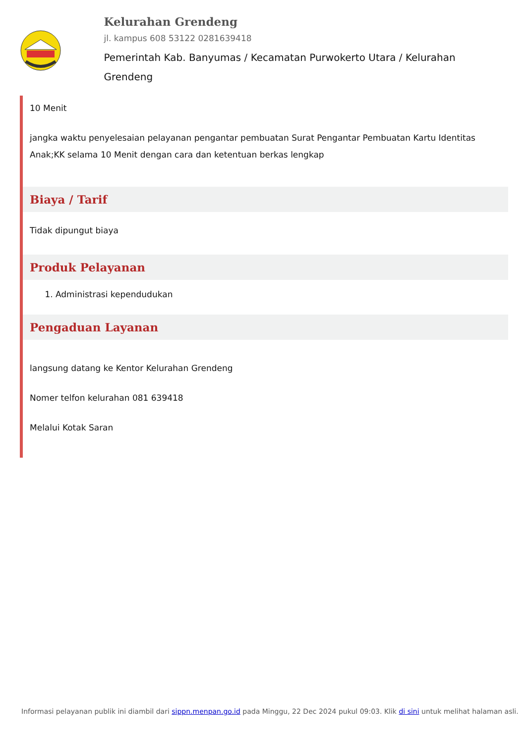Kelurahan Grendeng
jl. kampus 608 53122 0281639418
Pemerintah Kab. Banyumas / Kecamatan Purwokerto Utara / Kelurahan Grendeng
10 Menit
jangka waktu penyelesaian pelayanan pengantar pembuatan Surat Pengantar Pembuatan Kartu Identitas Anak;KK selama 10 Menit dengan cara dan ketentuan berkas lengkap
Biaya / Tarif
Tidak dipungut biaya
Produk Pelayanan
1. Administrasi kependudukan
Pengaduan Layanan
langsung datang ke Kentor Kelurahan Grendeng
Nomer telfon kelurahan 081 639418
Melalui Kotak Saran
Informasi pelayanan publik ini diambil dari sippn.menpan.go.id pada Minggu, 22 Dec 2024 pukul 09:03. Klik di sini untuk melihat halaman asli.